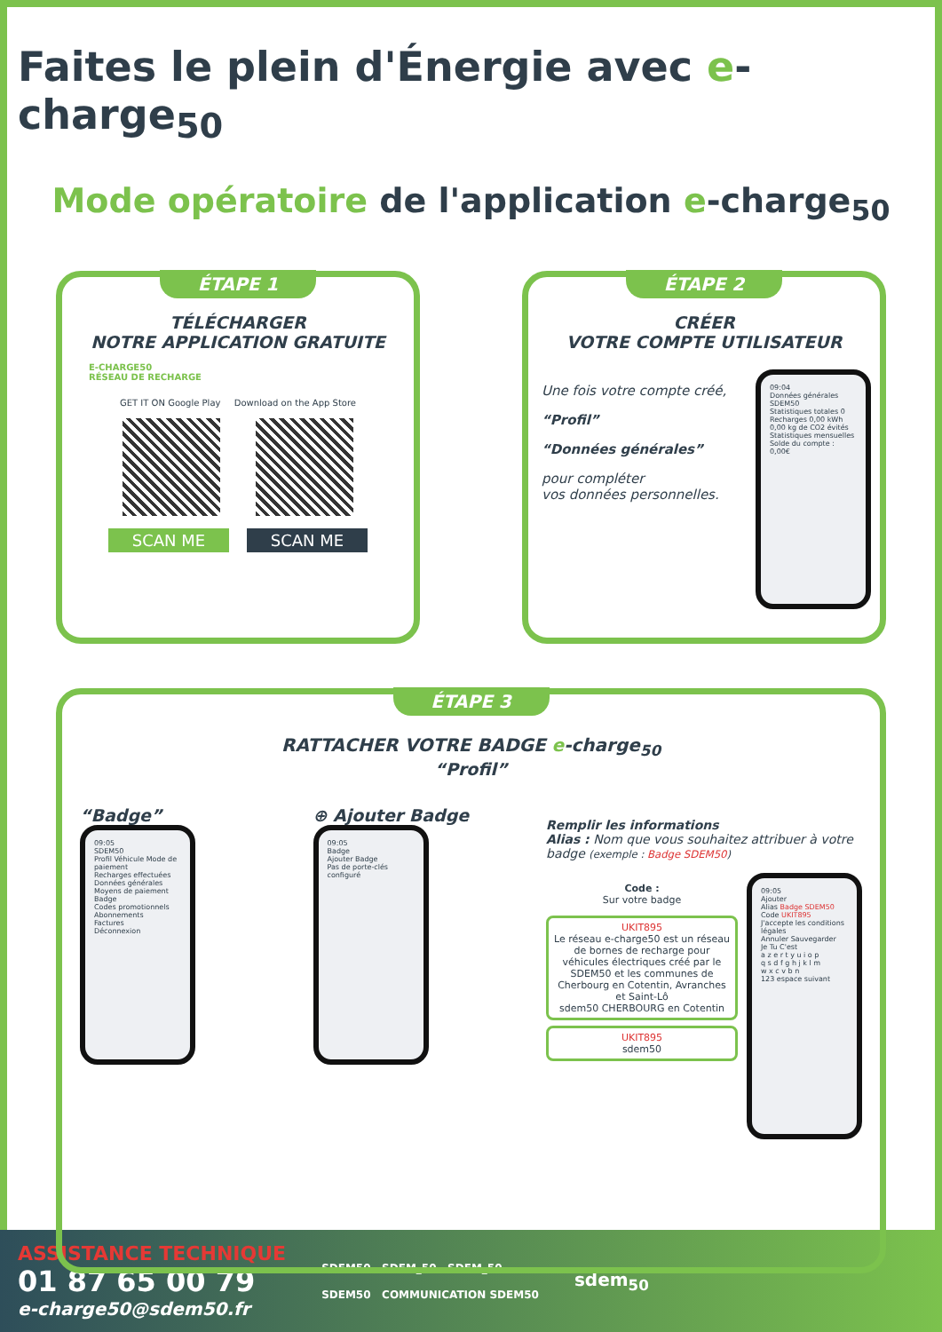Faites le plein d'Énergie avec e-charge<sub>50</sub>
Mode opératoire de l'application e-charge<sub>50</sub>
ÉTAPE 1
TÉLÉCHARGER
NOTRE APPLICATION GRATUITE
E-CHARGE50
RÉSEAU DE RECHARGE
GET IT ON Google Play Download on the App Store
SCAN ME SCAN ME
ÉTAPE 2
CRÉER
VOTRE COMPTE UTILISATEUR
Une fois votre compte créé,
“Profil”
“Données générales”
pour compléter
vos données personnelles.
09:04
Données générales
SDEM50
Statistiques totales 0 Recharges 0,00 kWh 0,00 kg de CO2 évités
Statistiques mensuelles
Solde du compte : 0,00€
ÉTAPE 3
RATTACHER VOTRE BADGE e-charge<sub>50</sub>
“Profil”
“Badge”
09:05
SDEM50
Profil Véhicule Mode de paiement
Recharges effectuées
Données générales
Moyens de paiement
Badge
Codes promotionnels
Abonnements
Factures
Déconnexion
⊕ Ajouter Badge
09:05
Badge
Ajouter Badge
Pas de porte-clés configuré
Remplir les informations
Alias : Nom que vous souhaitez attribuer à votre badge (exemple : Badge SDEM50)
Code :
Sur votre badge
UKIT895
Le réseau e-charge50 est un réseau de bornes de recharge pour véhicules électriques créé par le SDEM50 et les communes de Cherbourg en Cotentin, Avranches et Saint-Lô
sdem50 CHERBOURG en Cotentin
UKIT895
sdem50
09:05
Ajouter
Alias Badge SDEM50
Code UKIT895
J'accepte les conditions légales
Annuler Sauvegarder
Je Tu C'est
a z e r t y u i o p
q s d f g h j k l m
w x c v b n
123 espace suivant
ASSISTANCE TECHNIQUE
01 87 65 00 79
e-charge50@sdem50.fr
SDEM50 SDEM_50 SDEM_50
SDEM50 COMMUNICATION SDEM50
sdem<sub>50</sub>